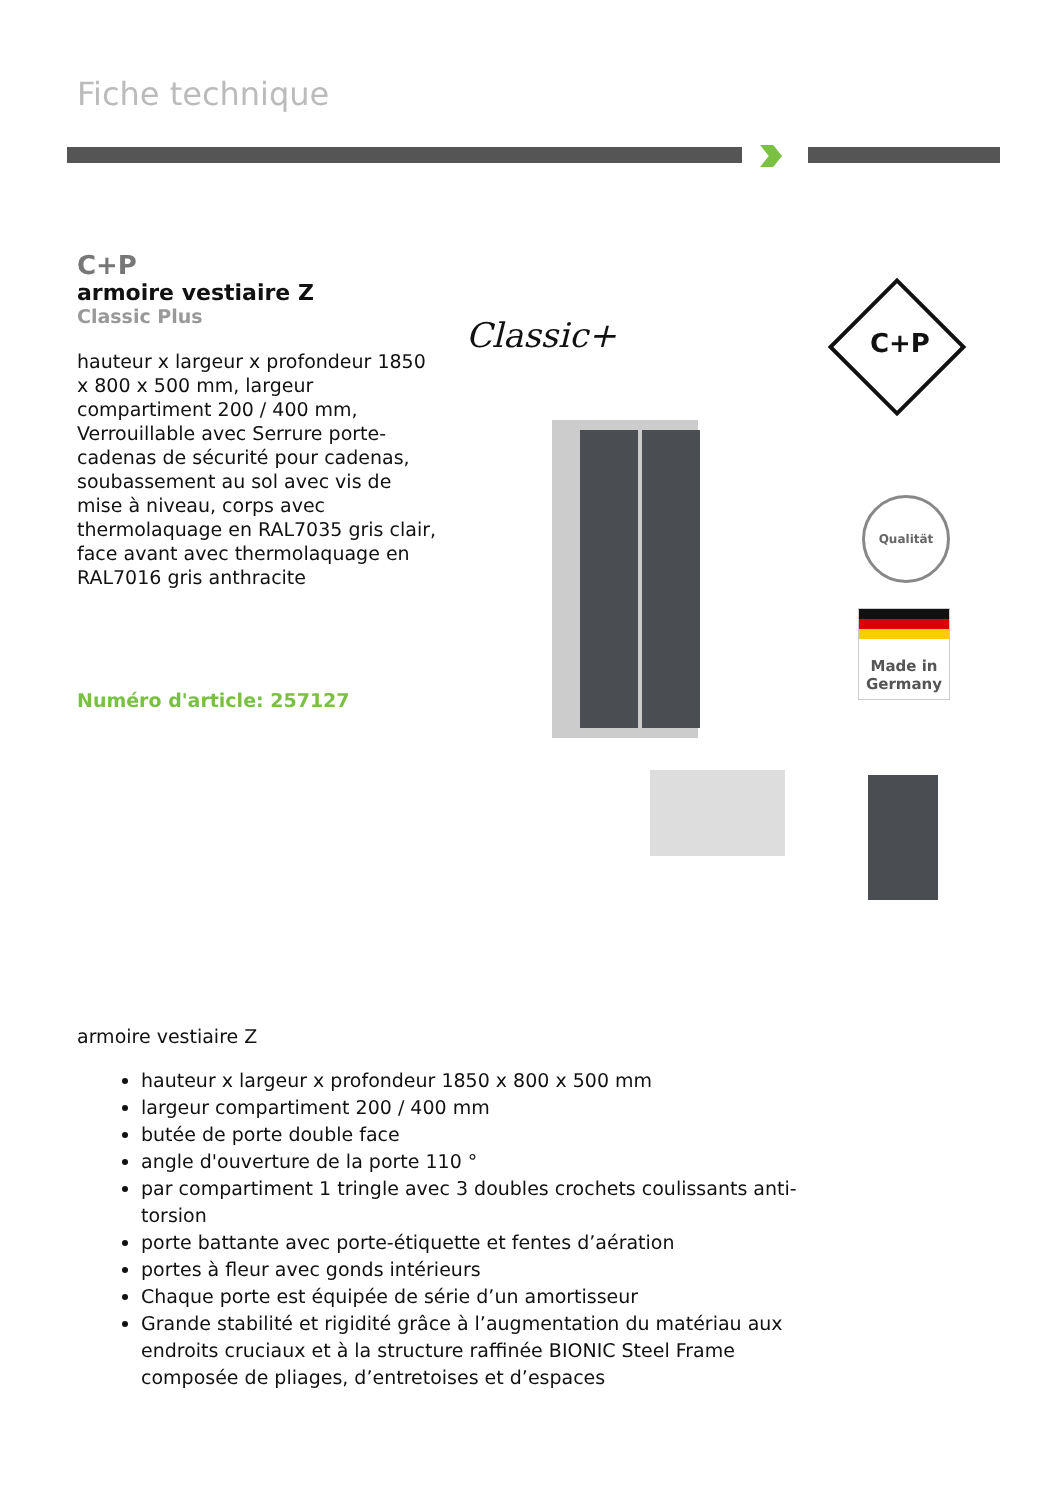Fiche technique
C+P
armoire vestiaire Z
Classic Plus
hauteur x largeur x profondeur 1850 x 800 x 500 mm, largeur compartiment 200 / 400 mm, Verrouillable avec Serrure porte-cadenas de sécurité pour cadenas, soubassement au sol avec vis de mise à niveau, corps avec thermolaquage en RAL7035 gris clair, face avant avec thermolaquage en RAL7016 gris anthracite
Numéro d'article: 257127
Classic+ C+P
Qualität
Made in
Germany
armoire vestiaire Z
hauteur x largeur x profondeur 1850 x 800 x 500 mm
largeur compartiment 200 / 400 mm
butée de porte double face
angle d'ouverture de la porte 110 °
par compartiment 1 tringle avec 3 doubles crochets coulissants anti-torsion
porte battante avec porte-étiquette et fentes d’aération
portes à fleur avec gonds intérieurs
Chaque porte est équipée de série d’un amortisseur
Grande stabilité et rigidité grâce à l’augmentation du matériau aux endroits cruciaux et à la structure raffinée BIONIC Steel Frame composée de pliages, d’entretoises et d’espaces